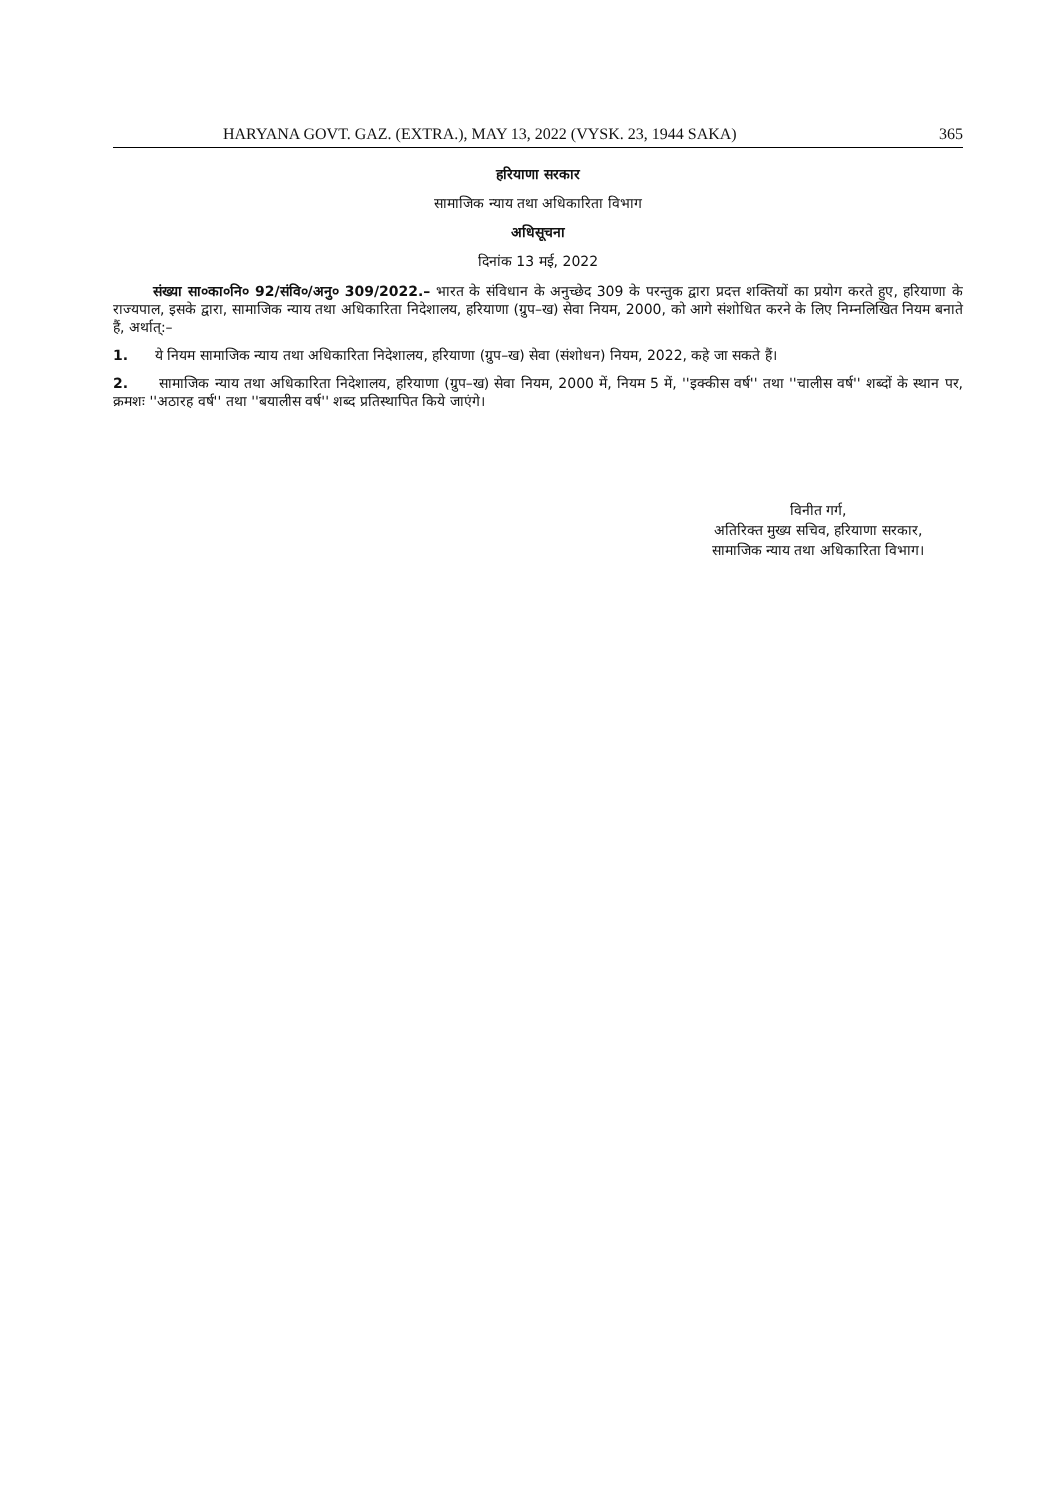HARYANA GOVT. GAZ. (EXTRA.), MAY 13, 2022 (VYSK. 23, 1944 SAKA) 365
हरियाणा सरकार
सामाजिक न्याय तथा अधिकारिता विभाग
अधिसूचना
दिनांक 13 मई, 2022
संख्या सा०का०नि० 92/संवि०/अनु० 309/2022.– भारत के संविधान के अनुच्छेद 309 के परन्तुक द्वारा प्रदत्त शक्तियों का प्रयोग करते हुए, हरियाणा के राज्यपाल, इसके द्वारा, सामाजिक न्याय तथा अधिकारिता निदेशालय, हरियाणा (ग्रुप–ख) सेवा नियम, 2000, को आगे संशोधित करने के लिए निम्नलिखित नियम बनाते हैं, अर्थात्:–
1. ये नियम सामाजिक न्याय तथा अधिकारिता निदेशालय, हरियाणा (ग्रुप–ख) सेवा (संशोधन) नियम, 2022, कहे जा सकते हैं।
2. सामाजिक न्याय तथा अधिकारिता निदेशालय, हरियाणा (ग्रुप–ख) सेवा नियम, 2000 में, नियम 5 में, ''इक्कीस वर्ष'' तथा ''चालीस वर्ष'' शब्दों के स्थान पर, क्रमशः ''अठारह वर्ष'' तथा ''बयालीस वर्ष'' शब्द प्रतिस्थापित किये जाएंगे।
विनीत गर्ग,
अतिरिक्त मुख्य सचिव, हरियाणा सरकार,
सामाजिक न्याय तथा अधिकारिता विभाग।